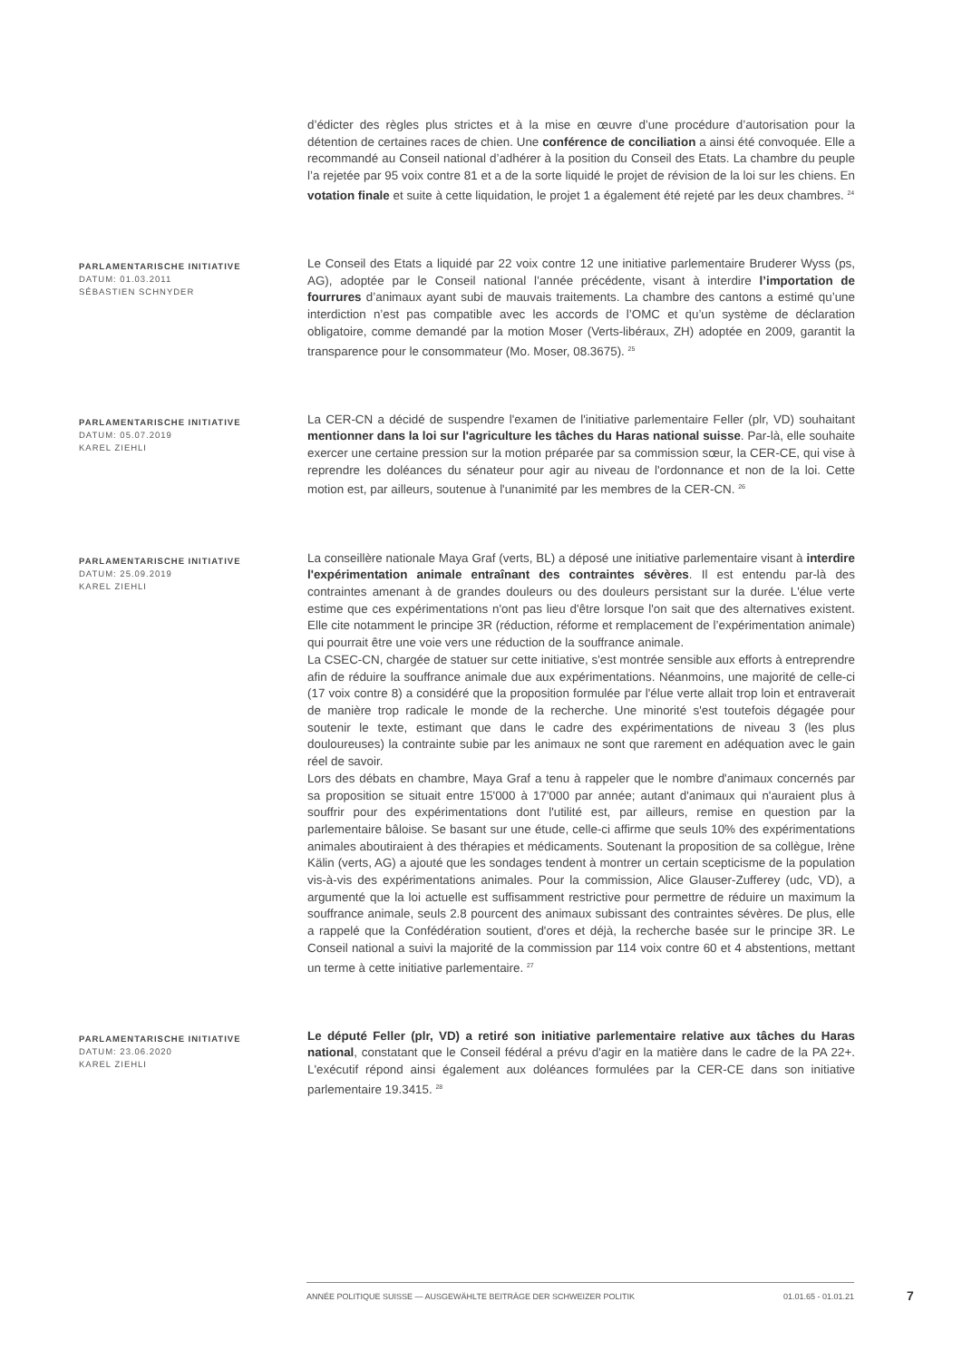d’édicter des règles plus strictes et à la mise en œuvre d’une procédure d’autorisation pour la détention de certaines races de chien. Une conférence de conciliation a ainsi été convoquée. Elle a recommandé au Conseil national d’adhérer à la position du Conseil des Etats. La chambre du peuple l’a rejetée par 95 voix contre 81 et a de la sorte liquidé le projet de révision de la loi sur les chiens. En votation finale et suite à cette liquidation, le projet 1 a également été rejeté par les deux chambres. <sup>24</sup>
PARLAMENTARISCHE INITIATIVE
DATUM: 01.03.2011
SÉBASTIEN SCHNYDER
Le Conseil des Etats a liquidé par 22 voix contre 12 une initiative parlementaire Bruderer Wyss (ps, AG), adoptée par le Conseil national l’année précédente, visant à interdire l’importation de fourrures d’animaux ayant subi de mauvais traitements. La chambre des cantons a estimé qu’une interdiction n’est pas compatible avec les accords de l’OMC et qu’un système de déclaration obligatoire, comme demandé par la motion Moser (Verts-libéraux, ZH) adoptée en 2009, garantit la transparence pour le consommateur (Mo. Moser, 08.3675). <sup>25</sup>
PARLAMENTARISCHE INITIATIVE
DATUM: 05.07.2019
KAREL ZIEHLI
La CER-CN a décidé de suspendre l'examen de l'initiative parlementaire Feller (plr, VD) souhaitant mentionner dans la loi sur l'agriculture les tâches du Haras national suisse. Par-là, elle souhaite exercer une certaine pression sur la motion préparée par sa commission sœur, la CER-CE, qui vise à reprendre les doléances du sénateur pour agir au niveau de l'ordonnance et non de la loi. Cette motion est, par ailleurs, soutenue à l'unanimité par les membres de la CER-CN. <sup>26</sup>
PARLAMENTARISCHE INITIATIVE
DATUM: 25.09.2019
KAREL ZIEHLI
La conseillère nationale Maya Graf (verts, BL) a déposé une initiative parlementaire visant à interdire l'expérimentation animale entraînant des contraintes sévères. Il est entendu par-là des contraintes amenant à de grandes douleurs ou des douleurs persistant sur la durée. L'élue verte estime que ces expérimentations n'ont pas lieu d'être lorsque l'on sait que des alternatives existent. Elle cite notamment le principe 3R (réduction, réforme et remplacement de l’expérimentation animale) qui pourrait être une voie vers une réduction de la souffrance animale.
La CSEC-CN, chargée de statuer sur cette initiative, s'est montrée sensible aux efforts à entreprendre afin de réduire la souffrance animale due aux expérimentations. Néanmoins, une majorité de celle-ci (17 voix contre 8) a considéré que la proposition formulée par l'élue verte allait trop loin et entraverait de manière trop radicale le monde de la recherche. Une minorité s'est toutefois dégagée pour soutenir le texte, estimant que dans le cadre des expérimentations de niveau 3 (les plus douloureuses) la contrainte subie par les animaux ne sont que rarement en adéquation avec le gain réel de savoir.
Lors des débats en chambre, Maya Graf a tenu à rappeler que le nombre d'animaux concernés par sa proposition se situait entre 15'000 à 17'000 par année; autant d'animaux qui n'auraient plus à souffrir pour des expérimentations dont l'utilité est, par ailleurs, remise en question par la parlementaire bâloise. Se basant sur une étude, celle-ci affirme que seuls 10% des expérimentations animales aboutiraient à des thérapies et médicaments. Soutenant la proposition de sa collègue, Irène Kälin (verts, AG) a ajouté que les sondages tendent à montrer un certain scepticisme de la population vis-à-vis des expérimentations animales. Pour la commission, Alice Glauser-Zufferey (udc, VD), a argumenté que la loi actuelle est suffisamment restrictive pour permettre de réduire un maximum la souffrance animale, seuls 2.8 pourcent des animaux subissant des contraintes sévères. De plus, elle a rappelé que la Confédération soutient, d'ores et déjà, la recherche basée sur le principe 3R. Le Conseil national a suivi la majorité de la commission par 114 voix contre 60 et 4 abstentions, mettant un terme à cette initiative parlementaire. <sup>27</sup>
PARLAMENTARISCHE INITIATIVE
DATUM: 23.06.2020
KAREL ZIEHLI
Le député Feller (plr, VD) a retiré son initiative parlementaire relative aux tâches du Haras national, constatant que le Conseil fédéral a prévu d'agir en la matière dans le cadre de la PA 22+. L'exécutif répond ainsi également aux doléances formulées par la CER-CE dans son initiative parlementaire 19.3415. <sup>28</sup>
ANNÉE POLITIQUE SUISSE — AUSGEWÄHLTE BEITRÄGE DER SCHWEIZER POLITIK 01.01.65 - 01.01.21
7